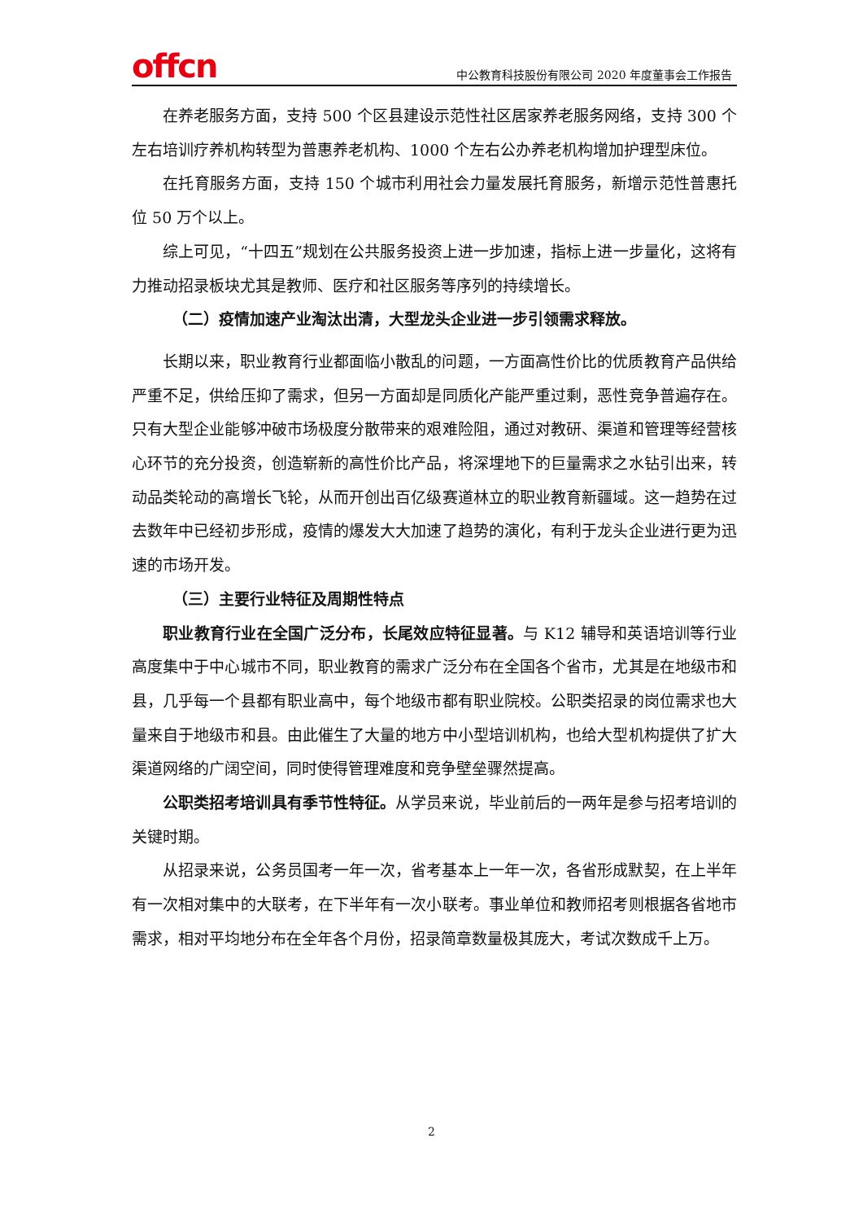offcn
中公教育科技股份有限公司 2020 年度董事会工作报告
在养老服务方面，支持 500 个区县建设示范性社区居家养老服务网络，支持 300 个左右培训疗养机构转型为普惠养老机构、1000 个左右公办养老机构增加护理型床位。
在托育服务方面，支持 150 个城市利用社会力量发展托育服务，新增示范性普惠托位 50 万个以上。
综上可见，“十四五”规划在公共服务投资上进一步加速，指标上进一步量化，这将有力推动招录板块尤其是教师、医疗和社区服务等序列的持续增长。
（二）疫情加速产业淘汰出清，大型龙头企业进一步引领需求释放。
长期以来，职业教育行业都面临小散乱的问题，一方面高性价比的优质教育产品供给严重不足，供给压抑了需求，但另一方面却是同质化产能严重过剩，恶性竞争普遍存在。只有大型企业能够冲破市场极度分散带来的艰难险阻，通过对教研、渠道和管理等经营核心环节的充分投资，创造崭新的高性价比产品，将深埋地下的巨量需求之水钻引出来，转动品类轮动的高增长飞轮，从而开创出百亿级赛道林立的职业教育新疆域。这一趋势在过去数年中已经初步形成，疫情的爆发大大加速了趋势的演化，有利于龙头企业进行更为迅速的市场开发。
（三）主要行业特征及周期性特点
职业教育行业在全国广泛分布，长尾效应特征显著。与 K12 辅导和英语培训等行业高度集中于中心城市不同，职业教育的需求广泛分布在全国各个省市，尤其是在地级市和县，几乎每一个县都有职业高中，每个地级市都有职业院校。公职类招录的岗位需求也大量来自于地级市和县。由此催生了大量的地方中小型培训机构，也给大型机构提供了扩大渠道网络的广阔空间，同时使得管理难度和竞争壁垒骤然提高。
公职类招考培训具有季节性特征。从学员来说，毕业前后的一两年是参与招考培训的关键时期。
从招录来说，公务员国考一年一次，省考基本上一年一次，各省形成默契，在上半年有一次相对集中的大联考，在下半年有一次小联考。事业单位和教师招考则根据各省地市需求，相对平均地分布在全年各个月份，招录简章数量极其庞大，考试次数成千上万。
2